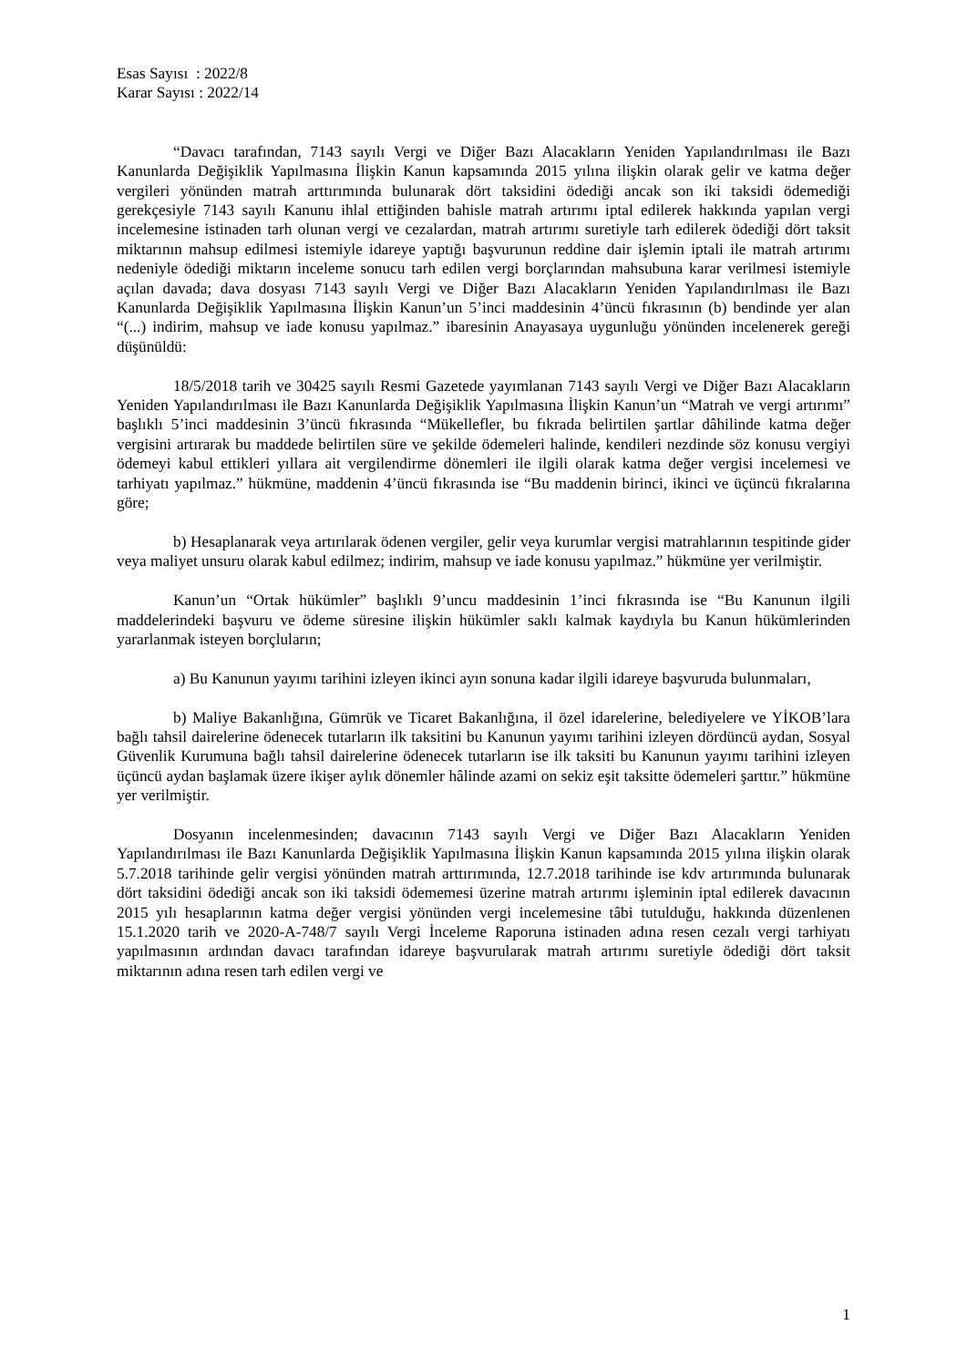Esas Sayısı : 2022/8
Karar Sayısı : 2022/14
“Davacı tarafından, 7143 sayılı Vergi ve Diğer Bazı Alacakların Yeniden Yapılandırılması ile Bazı Kanunlarda Değişiklik Yapılmasına İlişkin Kanun kapsamında 2015 yılına ilişkin olarak gelir ve katma değer vergileri yönünden matrah arttırımında bulunarak dört taksidini ödediği ancak son iki taksidi ödemediği gerekçesiyle 7143 sayılı Kanunu ihlal ettiğinden bahisle matrah artırımı iptal edilerek hakkında yapılan vergi incelemesine istinaden tarh olunan vergi ve cezalardan, matrah artırımı suretiyle tarh edilerek ödediği dört taksit miktarının mahsup edilmesi istemiyle idareye yaptığı başvurunun reddine dair işlemin iptali ile matrah artırımı nedeniyle ödediği miktarın inceleme sonucu tarh edilen vergi borçlarından mahsubuna karar verilmesi istemiyle açılan davada; dava dosyası 7143 sayılı Vergi ve Diğer Bazı Alacakların Yeniden Yapılandırılması ile Bazı Kanunlarda Değişiklik Yapılmasına İlişkin Kanun’un 5’inci maddesinin 4’üncü fıkrasının (b) bendinde yer alan “(...) indirim, mahsup ve iade konusu yapılmaz.” ibaresinin Anayasaya uygunluğu yönünden incelenerek gereği düşünüldü:
18/5/2018 tarih ve 30425 sayılı Resmi Gazetede yayımlanan 7143 sayılı Vergi ve Diğer Bazı Alacakların Yeniden Yapılandırılması ile Bazı Kanunlarda Değişiklik Yapılmasına İlişkin Kanun’un “Matrah ve vergi artırımı” başlıklı 5’inci maddesinin 3’üncü fıkrasında “Mükellefler, bu fıkrada belirtilen şartlar dâhilinde katma değer vergisini artırarak bu maddede belirtilen süre ve şekilde ödemeleri halinde, kendileri nezdinde söz konusu vergiyi ödemeyi kabul ettikleri yıllara ait vergilendirme dönemleri ile ilgili olarak katma değer vergisi incelemesi ve tarhiyatı yapılmaz.” hükmüne, maddenin 4’üncü fıkrasında ise “Bu maddenin birinci, ikinci ve üçüncü fıkralarına göre;
b) Hesaplanarak veya artırılarak ödenen vergiler, gelir veya kurumlar vergisi matrahlarının tespitinde gider veya maliyet unsuru olarak kabul edilmez; indirim, mahsup ve iade konusu yapılmaz.” hükmüne yer verilmiştir.
Kanun’un “Ortak hükümler” başlıklı 9’uncu maddesinin 1’inci fıkrasında ise “Bu Kanunun ilgili maddelerindeki başvuru ve ödeme süresine ilişkin hükümler saklı kalmak kaydıyla bu Kanun hükümlerinden yararlanmak isteyen borçluların;
a) Bu Kanunun yayımı tarihini izleyen ikinci ayın sonuna kadar ilgili idareye başvuruda bulunmaları,
b) Maliye Bakanlığına, Gümrük ve Ticaret Bakanlığına, il özel idarelerine, belediyelere ve YİKOB’lara bağlı tahsil dairelerine ödenecek tutarların ilk taksitini bu Kanunun yayımı tarihini izleyen dördüncü aydan, Sosyal Güvenlik Kurumuna bağlı tahsil dairelerine ödenecek tutarların ise ilk taksiti bu Kanunun yayımı tarihini izleyen üçüncü aydan başlamak üzere ikişer aylık dönemler hâlinde azami on sekiz eşit taksitte ödemeleri şarttır.” hükmüne yer verilmiştir.
Dosyanın incelenmesinden; davacının 7143 sayılı Vergi ve Diğer Bazı Alacakların Yeniden Yapılandırılması ile Bazı Kanunlarda Değişiklik Yapılmasına İlişkin Kanun kapsamında 2015 yılına ilişkin olarak 5.7.2018 tarihinde gelir vergisi yönünden matrah arttırımında, 12.7.2018 tarihinde ise kdv artırımında bulunarak dört taksidini ödediği ancak son iki taksidi ödememesi üzerine matrah artırımı işleminin iptal edilerek davacının 2015 yılı hesaplarının katma değer vergisi yönünden vergi incelemesine tâbi tutulduğu, hakkında düzenlenen 15.1.2020 tarih ve 2020-A-748/7 sayılı Vergi İnceleme Raporuna istinaden adına resen cezalı vergi tarhiyatı yapılmasının ardından davacı tarafından idareye başvurularak matrah artırımı suretiyle ödediği dört taksit miktarının adına resen tarh edilen vergi ve
1